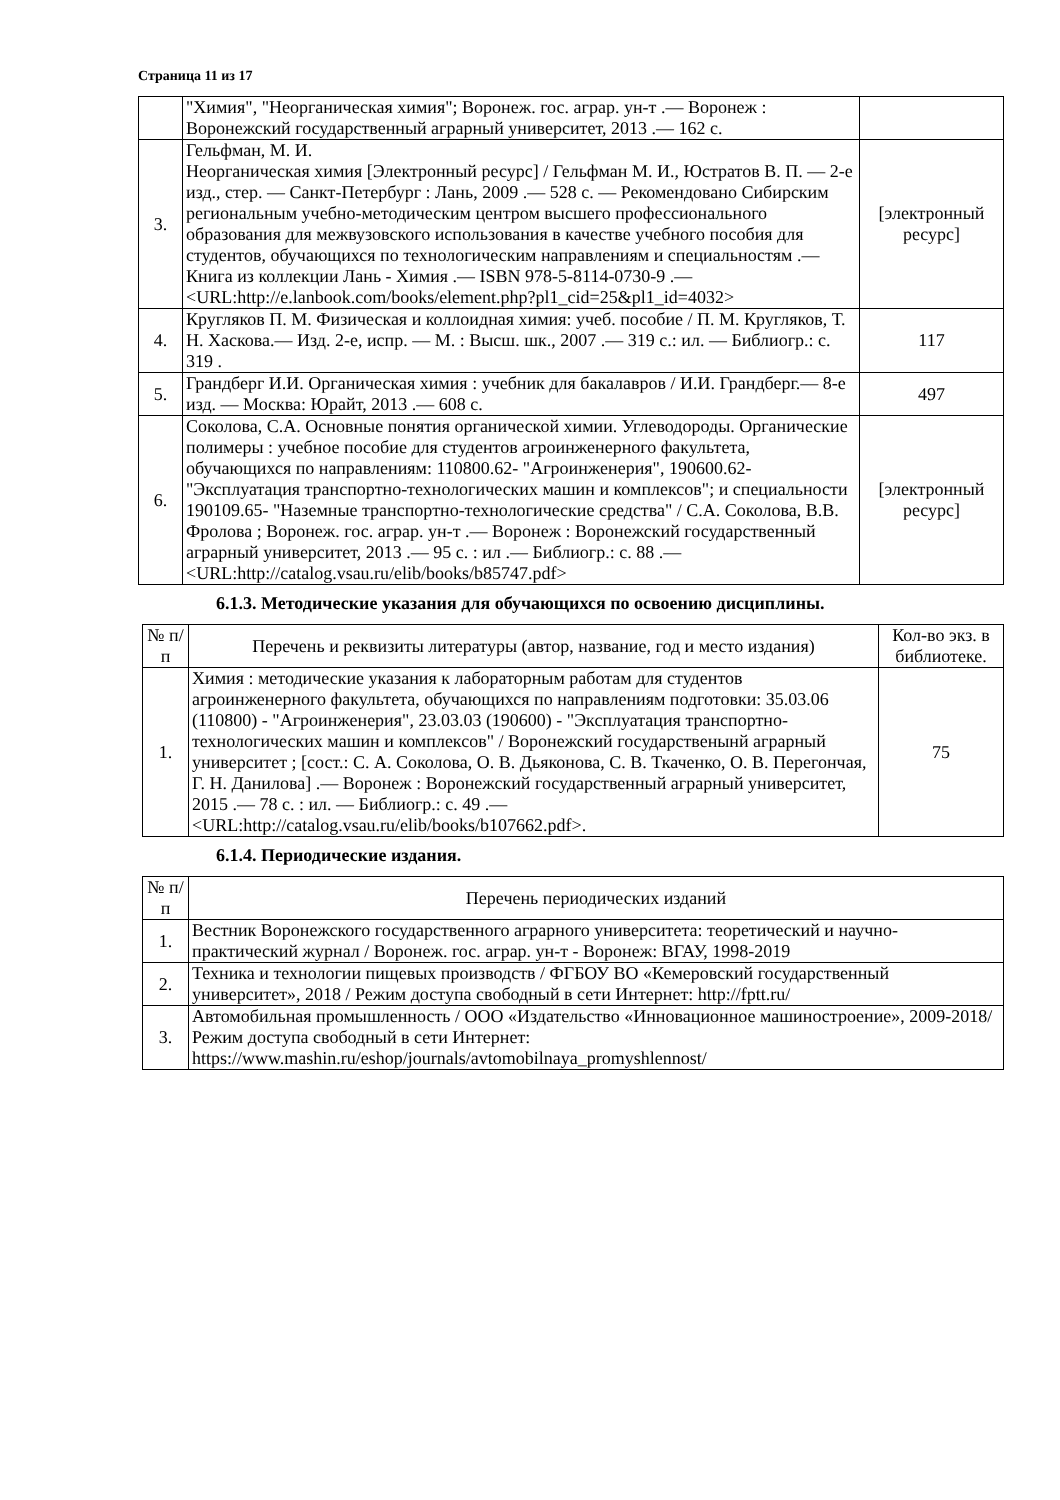Страница 11 из 17
| | "Химия", "Неорганическая химия"; Воронеж. гос. аграр. ун-т .— Воронеж : Воронежский государственный аграрный университет, 2013 .— 162 с. | |
| 3. | Гельфман, М. И. Неорганическая химия [Электронный ресурс] / Гельфман М. И., Юстратов В. П. — 2-е изд., стер. — Санкт-Петербург : Лань, 2009 .— 528 с. — Рекомендовано Сибирским региональным учебно-методическим центром высшего профессионального образования для межвузовского использования в качестве учебного пособия для студентов, обучающихся по технологическим направлениям и специальностям .— Книга из коллекции Лань - Химия .— ISBN 978-5-8114-0730-9 .— <URL:http://e.lanbook.com/books/element.php?pl1_cid=25&pl1_id=4032> | [электронный ресурс] |
| 4. | Кругляков П. М. Физическая и коллоидная химия: учеб. пособие / П. М. Кругляков, Т. Н. Хаскова.— Изд. 2-е, испр. — М. : Высш. шк., 2007 .— 319 с.: ил. — Библиогр.: с. 319 . | 117 |
| 5. | Грандберг И.И. Органическая химия : учебник для бакалавров / И.И. Грандберг.— 8-е изд. — Москва: Юрайт, 2013 .— 608 с. | 497 |
| 6. | Соколова, С.А. Основные понятия органической химии. Углеводороды. Органические полимеры : учебное пособие для студентов агроинженерного факультета, обучающихся по направлениям: 110800.62- "Агроинженерия", 190600.62- "Эксплуатация транспортно-технологических машин и комплексов"; и специальности 190109.65- "Наземные транспортно-технологические средства" / С.А. Соколова, В.В. Фролова ; Воронеж. гос. аграр. ун-т .— Воронеж : Воронежский государственный аграрный университет, 2013 .— 95 с. : ил .— Библиогр.: с. 88 .— <URL:http://catalog.vsau.ru/elib/books/b85747.pdf> | [электронный ресурс] |
6.1.3. Методические указания для обучающихся по освоению дисциплины.
| № п/п | Перечень и реквизиты литературы (автор, название, год и место издания) | Кол-во экз. в библиотеке. |
| --- | --- | --- |
| 1. | Химия : методические указания к лабораторным работам для студентов агроинженерного факультета, обучающихся по направлениям подготовки: 35.03.06 (110800) - "Агроинженерия", 23.03.03 (190600) - "Эксплуатация транспортно-технологических машин и комплексов" / Воронежский государственынй аграрный университет ; [сост.: С. А. Соколова, О. В. Дьяконова, С. В. Ткаченко, О. В. Перегончая, Г. Н. Данилова] .— Воронеж : Воронежский государственный аграрный университет, 2015 .— 78 с. : ил. — Библиогр.: с. 49 .— <URL:http://catalog.vsau.ru/elib/books/b107662.pdf>. | 75 |
6.1.4. Периодические издания.
| № п/п | Перечень периодических изданий |
| --- | --- |
| 1. | Вестник Воронежского государственного аграрного университета: теоретический и научно-практический журнал / Воронеж. гос. аграр. ун-т - Воронеж: ВГАУ, 1998-2019 |
| 2. | Техника и технологии пищевых производств / ФГБОУ ВО «Кемеровский государственный университет», 2018 / Режим доступа свободный в сети Интернет: http://fptt.ru/ |
| 3. | Автомобильная промышленность / ООО «Издательство «Инновационное машиностроение», 2009-2018/ Режим доступа свободный в сети Интернет: https://www.mashin.ru/eshop/journals/avtomobilnaya_promyshlennost/ |